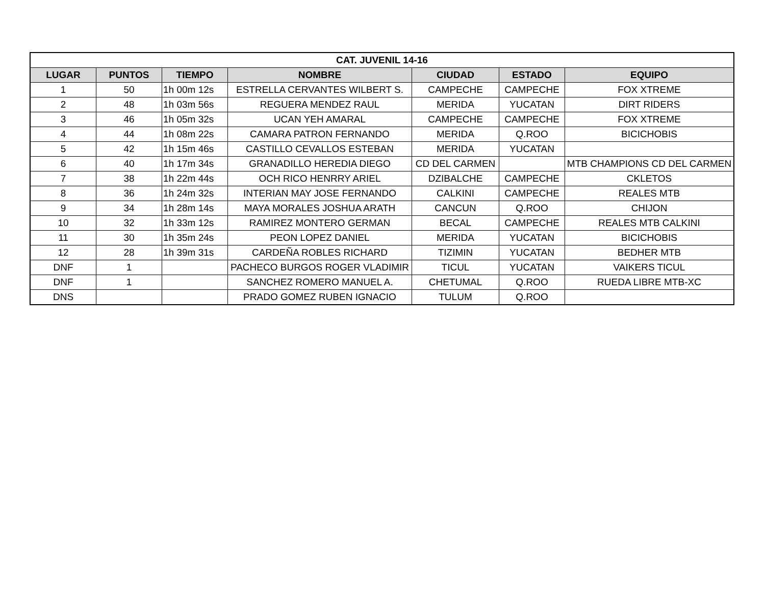| CAT. JUVENIL 14-16 | | | | | | |
| --- | --- | --- | --- | --- | --- | --- |
| LUGAR | PUNTOS | TIEMPO | NOMBRE | CIUDAD | ESTADO | EQUIPO |
| 1 | 50 | 1h 00m 12s | ESTRELLA CERVANTES WILBERT S. | CAMPECHE | CAMPECHE | FOX XTREME |
| 2 | 48 | 1h 03m 56s | REGUERA MENDEZ RAUL | MERIDA | YUCATAN | DIRT RIDERS |
| 3 | 46 | 1h 05m 32s | UCAN YEH AMARAL | CAMPECHE | CAMPECHE | FOX XTREME |
| 4 | 44 | 1h 08m 22s | CAMARA PATRON FERNANDO | MERIDA | Q.ROO | BICICHOBIS |
| 5 | 42 | 1h 15m 46s | CASTILLO CEVALLOS ESTEBAN | MERIDA | YUCATAN | |
| 6 | 40 | 1h 17m 34s | GRANADILLO HEREDIA DIEGO | CD DEL CARMEN | | MTB CHAMPIONS CD DEL CARMEN |
| 7 | 38 | 1h 22m 44s | OCH RICO HENRRY ARIEL | DZIBALCHE | CAMPECHE | CKLETOS |
| 8 | 36 | 1h 24m 32s | INTERIAN MAY JOSE FERNANDO | CALKINI | CAMPECHE | REALES MTB |
| 9 | 34 | 1h 28m 14s | MAYA MORALES JOSHUA ARATH | CANCUN | Q.ROO | CHIJON |
| 10 | 32 | 1h 33m 12s | RAMIREZ MONTERO GERMAN | BECAL | CAMPECHE | REALES MTB CALKINI |
| 11 | 30 | 1h 35m 24s | PEON LOPEZ DANIEL | MERIDA | YUCATAN | BICICHOBIS |
| 12 | 28 | 1h 39m 31s | CARDEÑA ROBLES RICHARD | TIZIMIN | YUCATAN | BEDHER MTB |
| DNF | 1 | | PACHECO BURGOS ROGER VLADIMIR | TICUL | YUCATAN | VAIKERS TICUL |
| DNF | 1 | | SANCHEZ ROMERO MANUEL A. | CHETUMAL | Q.ROO | RUEDA LIBRE MTB-XC |
| DNS | | | PRADO GOMEZ RUBEN IGNACIO | TULUM | Q.ROO | |